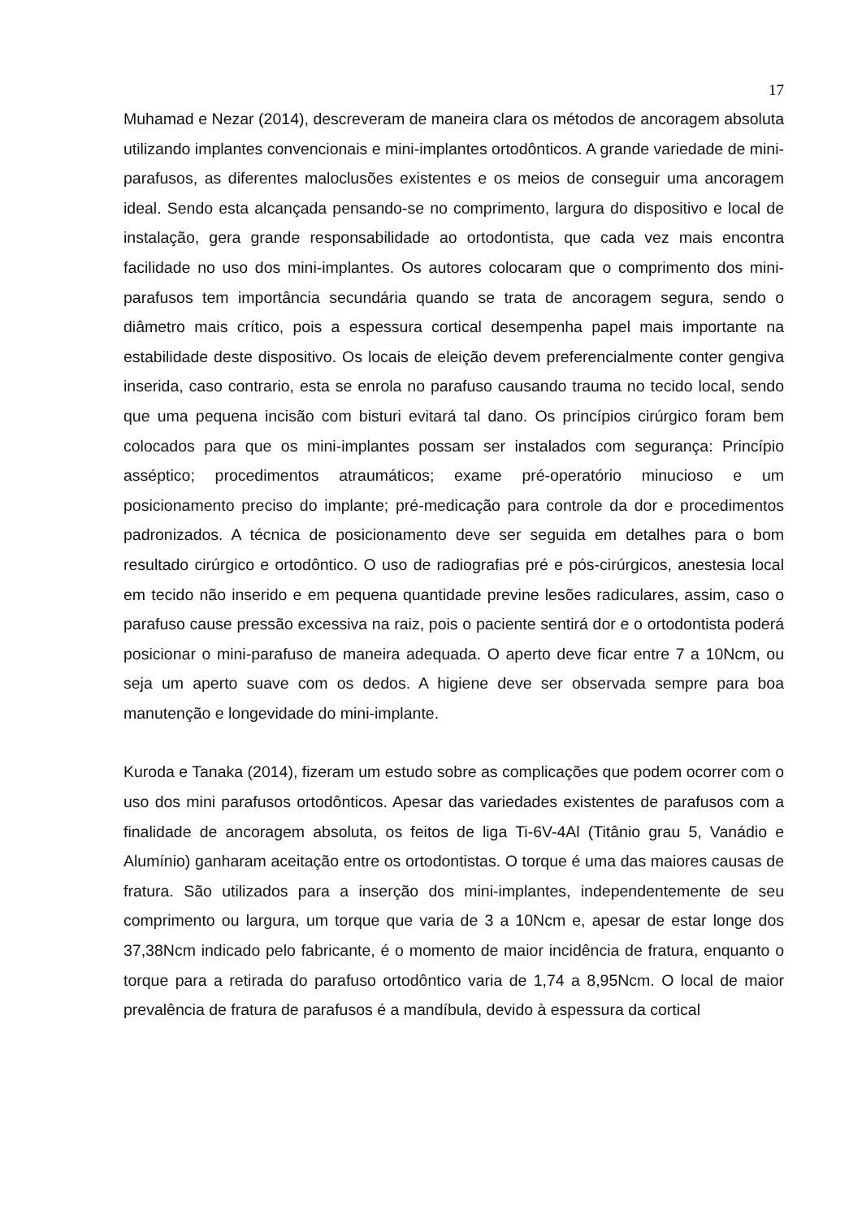17
Muhamad e Nezar (2014), descreveram de maneira clara os métodos de ancoragem absoluta utilizando implantes convencionais e mini-implantes ortodônticos. A grande variedade de mini-parafusos, as diferentes maloclusões existentes e os meios de conseguir uma ancoragem ideal. Sendo esta alcançada pensando-se no comprimento, largura do dispositivo e local de instalação, gera grande responsabilidade ao ortodontista, que cada vez mais encontra facilidade no uso dos mini-implantes. Os autores colocaram que o comprimento dos mini-parafusos tem importância secundária quando se trata de ancoragem segura, sendo o diâmetro mais crítico, pois a espessura cortical desempenha papel mais importante na estabilidade deste dispositivo. Os locais de eleição devem preferencialmente conter gengiva inserida, caso contrario, esta se enrola no parafuso causando trauma no tecido local, sendo que uma pequena incisão com bisturi evitará tal dano. Os princípios cirúrgico foram bem colocados para que os mini-implantes possam ser instalados com segurança: Princípio asséptico; procedimentos atraumáticos; exame pré-operatório minucioso e um posicionamento preciso do implante; pré-medicação para controle da dor e procedimentos padronizados. A técnica de posicionamento deve ser seguida em detalhes para o bom resultado cirúrgico e ortodôntico. O uso de radiografias pré e pós-cirúrgicos, anestesia local em tecido não inserido e em pequena quantidade previne lesões radiculares, assim, caso o parafuso cause pressão excessiva na raiz, pois o paciente sentirá dor e o ortodontista poderá posicionar o mini-parafuso de maneira adequada. O aperto deve ficar entre 7 a 10Ncm, ou seja um aperto suave com os dedos. A higiene deve ser observada sempre para boa manutenção e longevidade do mini-implante.
Kuroda e Tanaka (2014), fizeram um estudo sobre as complicações que podem ocorrer com o uso dos mini parafusos ortodônticos. Apesar das variedades existentes de parafusos com a finalidade de ancoragem absoluta, os feitos de liga Ti-6V-4Al (Titânio grau 5, Vanádio e Alumínio) ganharam aceitação entre os ortodontistas. O torque é uma das maiores causas de fratura. São utilizados para a inserção dos mini-implantes, independentemente de seu comprimento ou largura, um torque que varia de 3 a 10Ncm e, apesar de estar longe dos 37,38Ncm indicado pelo fabricante, é o momento de maior incidência de fratura, enquanto o torque para a retirada do parafuso ortodôntico varia de 1,74 a 8,95Ncm. O local de maior prevalência de fratura de parafusos é a mandíbula, devido à espessura da cortical